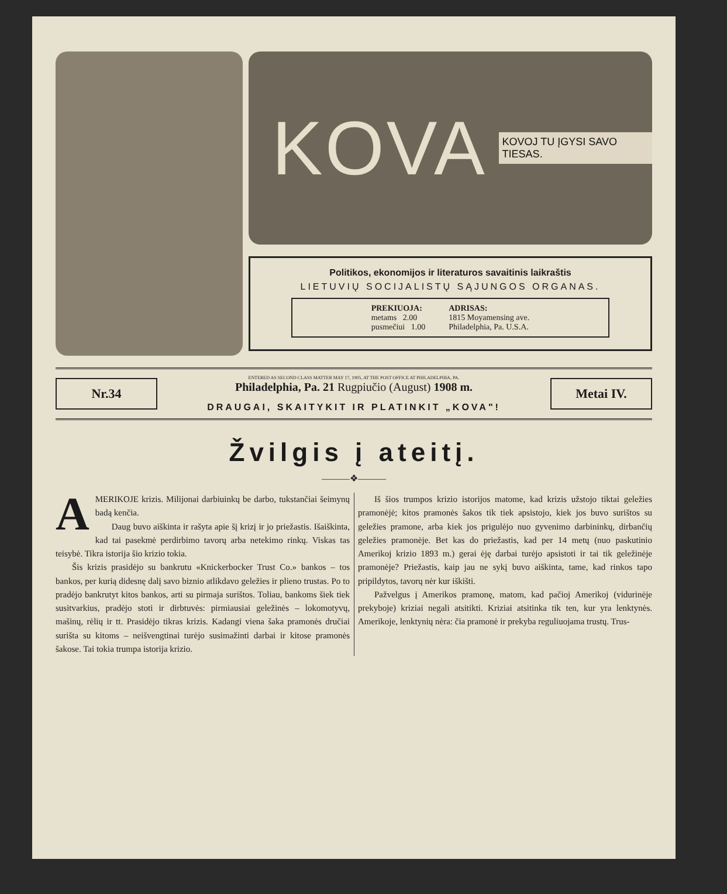KOVA KOVOJ TU ĮGYSI SAVO TIESAS.
Politikos, ekonomijos ir literaturos savaitinis laikraštis
LIETUVIŲ SOCIJALISTŲ SĄJUNGOS ORGANAS.
PREKIUOJA:
metams 2.00
pusmečiui 1.00
ADRISAS:
1815 Moyamensing ave.
Philadelphia, Pa. U.S.A.
Nr.34
ENTERED AS SECOND CLASS MATTER MAY 17, 1905, AT THE POST OFFICE AT PHILADELPHIA, PA.
Philadelphia, Pa. 21 Rugpiučio (August) 1908 m.
DRAUGAI, SKAITYKIT IR PLATINKIT „KOVA"!
Metai IV.
Žvilgis į ateitį.
———❖———
AMERIKOJE krizis. Milijonai darbiuinkų be darbo, tukstančiai šeimynų badą kenčia.
Daug buvo aiškinta ir rašyta apie šį krizį ir jo priežastis. Išaiškinta, kad tai pasekmė perdirbimo tavorų arba netekimo rinkų. Viskas tas teisybė. Tikra istorija šio krizio tokia.
Šis krizis prasidėjo su bankrutu «Knickerbocker Trust Co.» bankos – tos bankos, per kurią didesnę dalį savo biznio atlikdavo geležies ir plieno trustas. Po to pradėjo bankrutyt kitos bankos, arti su pirmaja surištos. Toliau, bankoms šiek tiek susitvarkius, pradėjo stoti ir dirbtuvės: pirmiausiai geležinės – lokomotyvų, mašinų, rėlių ir tt. Prasidėjo tikras krizis. Kadangi viena šaka pramonės dručiai surišta su kitoms – neišvengtinai turėjo susimažinti darbai ir kitose pramonės šakose. Tai tokia trumpa istorija krizio.
Iš šios trumpos krizio istorijos matome, kad krizis užstojo tiktai geležies pramonėjė; kitos pramonės šakos tik tiek apsistojo, kiek jos buvo surištos su geležies pramone, arba kiek jos prigulėjo nuo gyvenimo darbininkų, dirbančių geležies pramonėje. Bet kas do priežastis, kad per 14 metų (nuo paskutinio Amerikoj krizio 1893 m.) gerai ėję darbai turėjo apsistoti ir tai tik geležinėje pramonėje? Priežastis, kaip jau ne sykį buvo aiškinta, tame, kad rinkos tapo pripildytos, tavorų nėr kur iškišti.
Pažvelgus į Amerikos pramonę, matom, kad pačioj Amerikoj (vidurinėje prekyboje) kriziai negali atsitikti. Kriziai atsitinka tik ten, kur yra lenktynės. Amerikoje, lenktynių nėra: čia pramonė ir prekyba reguliuojama trustų. Trus-